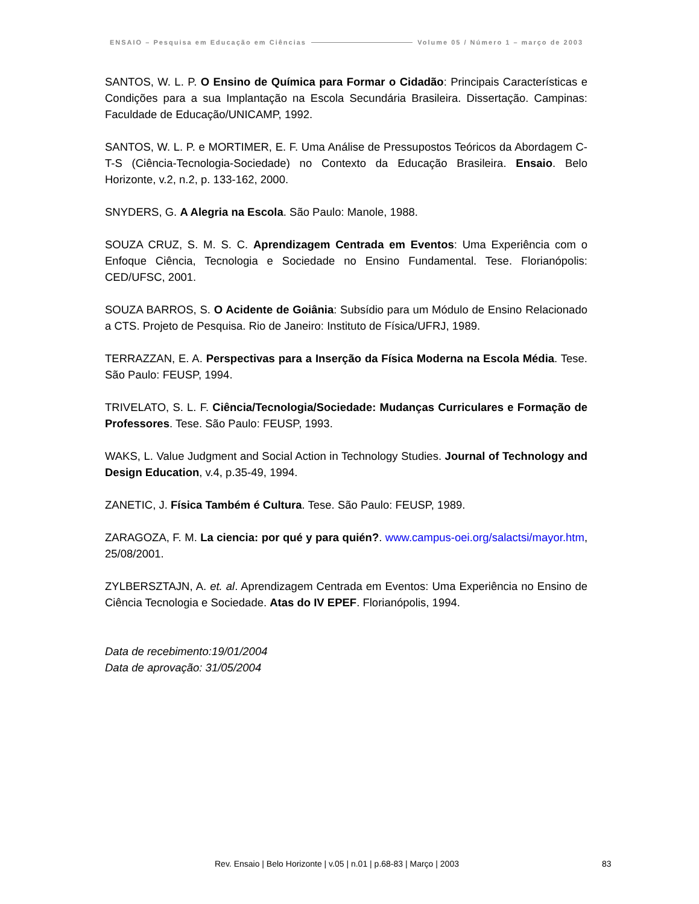ENSAIO – Pesquisa em Educação em Ciências Volume 05 / Número 1 – março de 2003
SANTOS, W. L. P. O Ensino de Química para Formar o Cidadão: Principais Características e Condições para a sua Implantação na Escola Secundária Brasileira. Dissertação. Campinas: Faculdade de Educação/UNICAMP, 1992.
SANTOS, W. L. P. e MORTIMER, E. F. Uma Análise de Pressupostos Teóricos da Abordagem C-T-S (Ciência-Tecnologia-Sociedade) no Contexto da Educação Brasileira. Ensaio. Belo Horizonte, v.2, n.2, p. 133-162, 2000.
SNYDERS, G. A Alegria na Escola. São Paulo: Manole, 1988.
SOUZA CRUZ, S. M. S. C. Aprendizagem Centrada em Eventos: Uma Experiência com o Enfoque Ciência, Tecnologia e Sociedade no Ensino Fundamental. Tese. Florianópolis: CED/UFSC, 2001.
SOUZA BARROS, S. O Acidente de Goiânia: Subsídio para um Módulo de Ensino Relacionado a CTS. Projeto de Pesquisa. Rio de Janeiro: Instituto de Física/UFRJ, 1989.
TERRAZZAN, E. A. Perspectivas para a Inserção da Física Moderna na Escola Média. Tese. São Paulo: FEUSP, 1994.
TRIVELATO, S. L. F. Ciência/Tecnologia/Sociedade: Mudanças Curriculares e Formação de Professores. Tese. São Paulo: FEUSP, 1993.
WAKS, L. Value Judgment and Social Action in Technology Studies. Journal of Technology and Design Education, v.4, p.35-49, 1994.
ZANETIC, J. Física Também é Cultura. Tese. São Paulo: FEUSP, 1989.
ZARAGOZA, F. M. La ciencia: por qué y para quién?. www.campus-oei.org/salactsi/mayor.htm, 25/08/2001.
ZYLBERSZTAJN, A. et. al. Aprendizagem Centrada em Eventos: Uma Experiência no Ensino de Ciência Tecnologia e Sociedade. Atas do IV EPEF. Florianópolis, 1994.
Data de recebimento:19/01/2004
Data de aprovação: 31/05/2004
Rev. Ensaio | Belo Horizonte | v.05 | n.01 | p.68-83 | Março | 2003 83